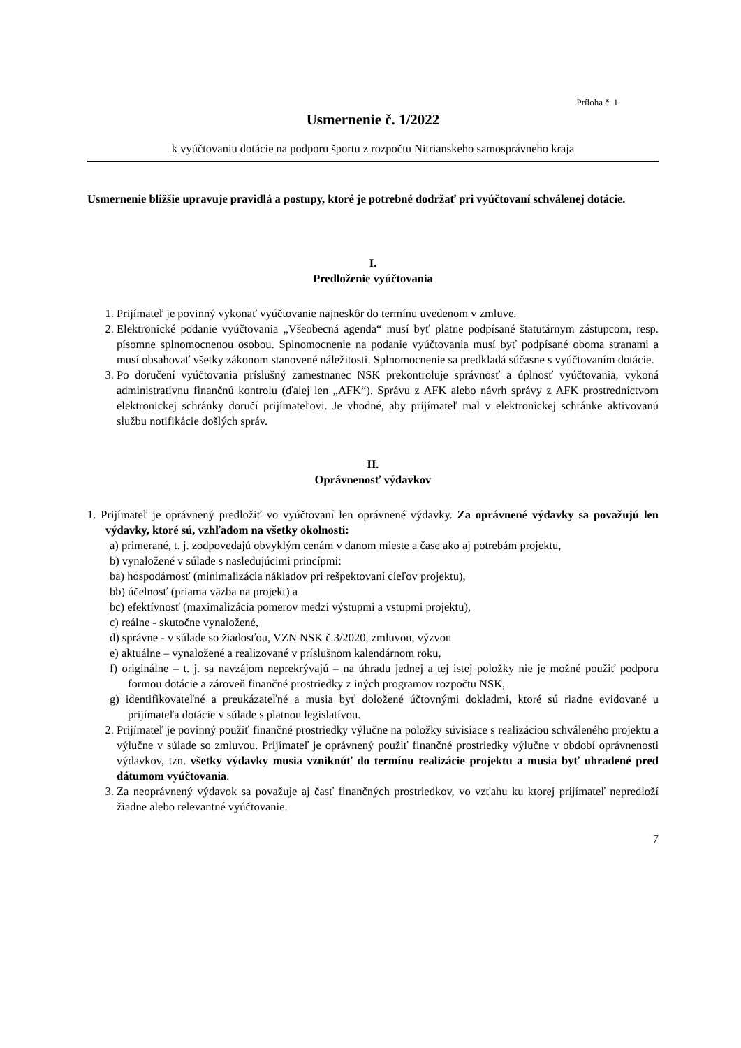Príloha č. 1
Usmernenie č. 1/2022
k vyúčtovaniu dotácie na podporu športu z rozpočtu Nitrianskeho samosprávneho kraja
Usmernenie bližšie upravuje pravidlá a postupy, ktoré je potrebné dodržať pri vyúčtovaní schválenej dotácie.
I.
Predloženie vyúčtovania
1. Prijímateľ je povinný vykonať vyúčtovanie najneskôr do termínu uvedenom v zmluve.
2. Elektronické podanie vyúčtovania „Všeobecná agenda“ musí byť platne podpísané štatutárnym zástupcom, resp. písomne splnomocnenou osobou. Splnomocnenie na podanie vyúčtovania musí byť podpísané oboma stranami a musí obsahovať všetky zákonom stanovené náležitosti. Splnomocnenie sa predkladá súčasne s vyúčtovaním dotácie.
3. Po doručení vyúčtovania príslušný zamestnanec NSK prekontroluje správnosť a úplnosť vyúčtovania, vykoná administratívnu finančnú kontrolu (ďalej len „AFK“). Správu z AFK alebo návrh správy z AFK prostredníctvom elektronickej schránky doručí prijímateľovi. Je vhodné, aby prijímateľ mal v elektronickej schránke aktivovanú službu notifikácie došlých správ.
II.
Oprávnenosť výdavkov
1. Prijímateľ je oprávnený predložiť vo vyúčtovaní len oprávnené výdavky. Za oprávnené výdavky sa považujú len výdavky, ktoré sú, vzhľadom na všetky okolnosti:
a) primerané, t. j. zodpovedajú obvyklým cenám v danom mieste a čase ako aj potrebám projektu,
b) vynaložené v súlade s nasledujúcimi princípmi:
ba) hospodárnosť (minimalizácia nákladov pri rešpektovaní cieľov projektu),
bb) účelnosť (priama väzba na projekt) a
bc) efektívnosť (maximalizácia pomerov medzi výstupmi a vstupmi projektu),
c) reálne - skutočne vynaložené,
d) správne - v súlade so žiadosťou, VZN NSK č.3/2020, zmluvou, výzvou
e) aktuálne – vynaložené a realizované v príslušnom kalendárnom roku,
f) originálne – t. j. sa navzájom neprekrývajú – na úhradu jednej a tej istej položky nie je možné použiť podporu formou dotácie a zároveň finančné prostriedky z iných programov rozpočtu NSK,
g) identifikovateľné a preukázateľné a musia byť doložené účtovnými dokladmi, ktoré sú riadne evidované u prijímateľa dotácie v súlade s platnou legislatívou.
2. Prijímateľ je povinný použiť finančné prostriedky výlučne na položky súvisiace s realizáciou schváleného projektu a výlučne v súlade so zmluvou. Prijímateľ je oprávnený použiť finančné prostriedky výlučne v období oprávnenosti výdavkov, tzn. všetky výdavky musia vzniknúť do termínu realizácie projektu a musia byť uhradené pred dátumom vyúčtovania.
3. Za neoprávnený výdavok sa považuje aj časť finančných prostriedkov, vo vzťahu ku ktorej prijímateľ nepredloží žiadne alebo relevantné vyúčtovanie.
7